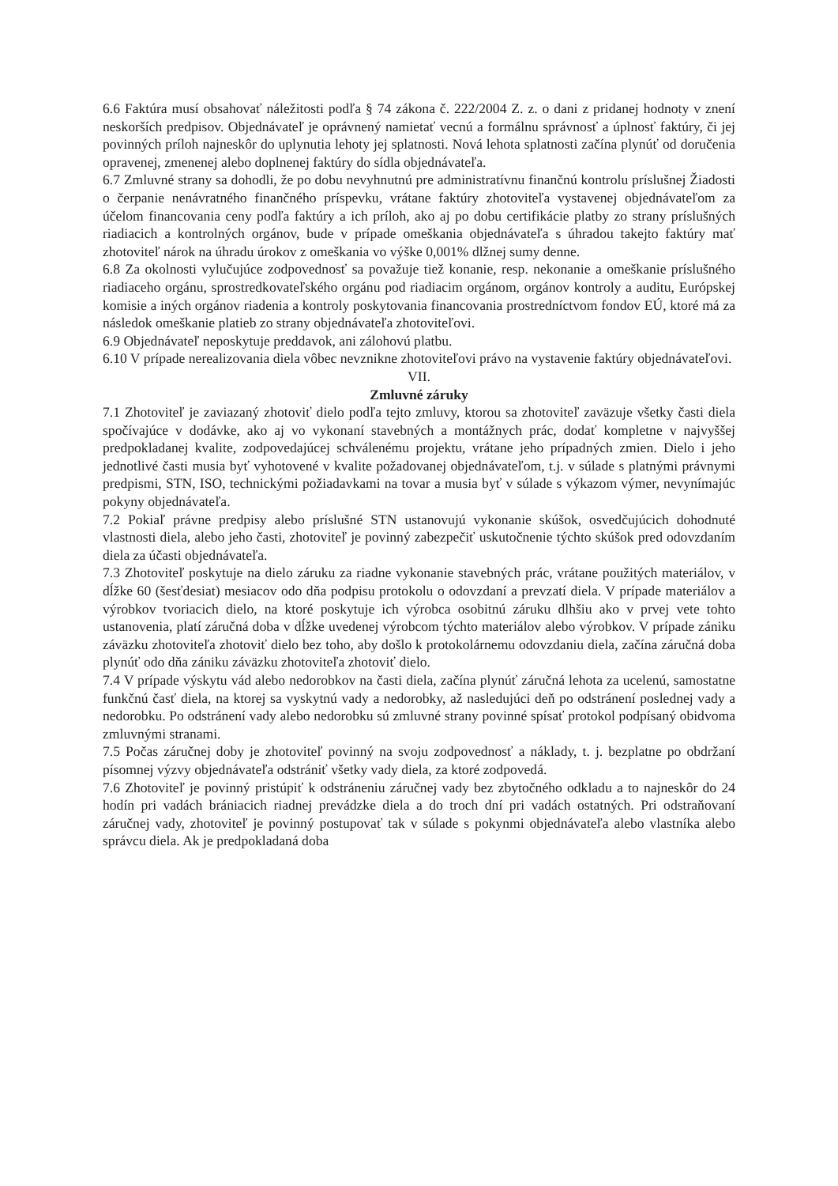6.6 Faktúra musí obsahovať náležitosti podľa § 74 zákona č. 222/2004 Z. z. o dani z pridanej hodnoty v znení neskorších predpisov. Objednávateľ je oprávnený namietať vecnú a formálnu správnosť a úplnosť faktúry, či jej povinných príloh najneskôr do uplynutia lehoty jej splatnosti. Nová lehota splatnosti začína plynúť od doručenia opravenej, zmenenej alebo doplnenej faktúry do sídla objednávateľa.
6.7 Zmluvné strany sa dohodli, že po dobu nevyhnutnú pre administratívnu finančnú kontrolu príslušnej Žiadosti o čerpanie nenávratného finančného príspevku, vrátane faktúry zhotoviteľa vystavenej objednávateľom za účelom financovania ceny podľa faktúry a ich príloh, ako aj po dobu certifikácie platby zo strany príslušných riadiacich a kontrolných orgánov, bude v prípade omeškania objednávateľa s úhradou takejto faktúry mať zhotoviteľ nárok na úhradu úrokov z omeškania vo výške 0,001% dlžnej sumy denne.
6.8 Za okolnosti vylučujúce zodpovednosť sa považuje tiež konanie, resp. nekonanie a omeškanie príslušného riadiaceho orgánu, sprostredkovateľského orgánu pod riadiacim orgánom, orgánov kontroly a auditu, Európskej komisie a iných orgánov riadenia a kontroly poskytovania financovania prostredníctvom fondov EÚ, ktoré má za následok omeškanie platieb zo strany objednávateľa zhotoviteľovi.
6.9 Objednávateľ neposkytuje preddavok, ani zálohovú platbu.
6.10 V prípade nerealizovania diela vôbec nevznikne zhotoviteľovi právo na vystavenie faktúry objednávateľovi.
VII.
Zmluvné záruky
7.1 Zhotoviteľ je zaviazaný zhotoviť dielo podľa tejto zmluvy, ktorou sa zhotoviteľ zaväzuje všetky časti diela spočívajúce v dodávke, ako aj vo vykonaní stavebných a montážnych prác, dodať kompletne v najvyššej predpokladanej kvalite, zodpovedajúcej schválenému projektu, vrátane jeho prípadných zmien. Dielo i jeho jednotlivé časti musia byť vyhotovené v kvalite požadovanej objednávateľom, t.j. v súlade s platnými právnymi predpismi, STN, ISO, technickými požiadavkami na tovar a musia byť v súlade s výkazom výmer, nevynímajúc pokyny objednávateľa.
7.2 Pokiaľ právne predpisy alebo príslušné STN ustanovujú vykonanie skúšok, osvedčujúcich dohodnuté vlastnosti diela, alebo jeho časti, zhotoviteľ je povinný zabezpečiť uskutočnenie týchto skúšok pred odovzdaním diela za účasti objednávateľa.
7.3 Zhotoviteľ poskytuje na dielo záruku za riadne vykonanie stavebných prác, vrátane použitých materiálov, v dĺžke 60 (šesťdesiat) mesiacov odo dňa podpisu protokolu o odovzdaní a prevzatí diela. V prípade materiálov a výrobkov tvoriacich dielo, na ktoré poskytuje ich výrobca osobitnú záruku dlhšiu ako v prvej vete tohto ustanovenia, platí záručná doba v dĺžke uvedenej výrobcom týchto materiálov alebo výrobkov. V prípade zániku záväzku zhotoviteľa zhotoviť dielo bez toho, aby došlo k protokolárnemu odovzdaniu diela, začína záručná doba plynúť odo dňa zániku záväzku zhotoviteľa zhotoviť dielo.
7.4 V prípade výskytu vád alebo nedorobkov na časti diela, začína plynúť záručná lehota za ucelenú, samostatne funkčnú časť diela, na ktorej sa vyskytnú vady a nedorobky, až nasledujúci deň po odstránení poslednej vady a nedorobku. Po odstránení vady alebo nedorobku sú zmluvné strany povinné spísať protokol podpísaný obidvoma zmluvnými stranami.
7.5 Počas záručnej doby je zhotoviteľ povinný na svoju zodpovednosť a náklady, t. j. bezplatne po obdržaní písomnej výzvy objednávateľa odstrániť všetky vady diela, za ktoré zodpovedá.
7.6 Zhotoviteľ je povinný pristúpiť k odstráneniu záručnej vady bez zbytočného odkladu a to najneskôr do 24 hodín pri vadách brániacich riadnej prevádzke diela a do troch dní pri vadách ostatných. Pri odstraňovaní záručnej vady, zhotoviteľ je povinný postupovať tak v súlade s pokynmi objednávateľa alebo vlastníka alebo správcu diela. Ak je predpokladaná doba